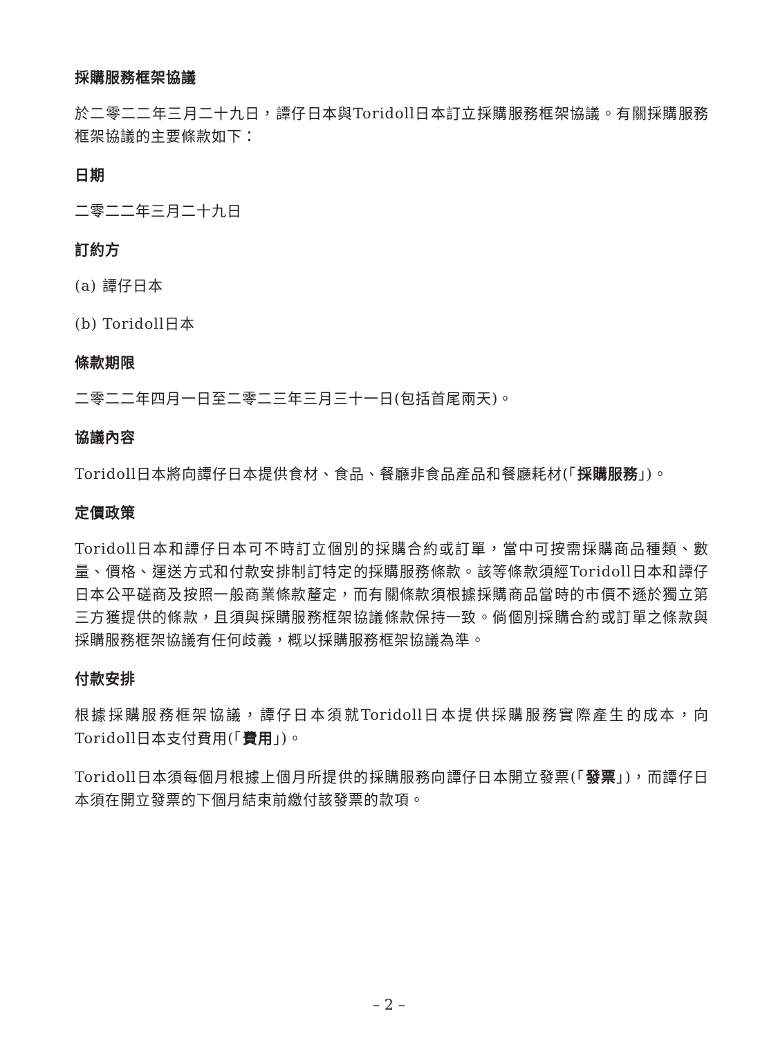採購服務框架協議
於二零二二年三月二十九日，譚仔日本與Toridoll日本訂立採購服務框架協議。有關採購服務框架協議的主要條款如下：
日期
二零二二年三月二十九日
訂約方
(a) 譚仔日本
(b) Toridoll日本
條款期限
二零二二年四月一日至二零二三年三月三十一日(包括首尾兩天)。
協議內容
Toridoll日本將向譚仔日本提供食材、食品、餐廳非食品產品和餐廳耗材(「採購服務」)。
定價政策
Toridoll日本和譚仔日本可不時訂立個別的採購合約或訂單，當中可按需採購商品種類、數量、價格、運送方式和付款安排制訂特定的採購服務條款。該等條款須經Toridoll日本和譚仔日本公平磋商及按照一般商業條款釐定，而有關條款須根據採購商品當時的市價不遜於獨立第三方獲提供的條款，且須與採購服務框架協議條款保持一致。倘個別採購合約或訂單之條款與採購服務框架協議有任何歧義，概以採購服務框架協議為準。
付款安排
根據採購服務框架協議，譚仔日本須就Toridoll日本提供採購服務實際產生的成本，向Toridoll日本支付費用(「費用」)。
Toridoll日本須每個月根據上個月所提供的採購服務向譚仔日本開立發票(「發票」)，而譚仔日本須在開立發票的下個月結束前繳付該發票的款項。
– 2 –